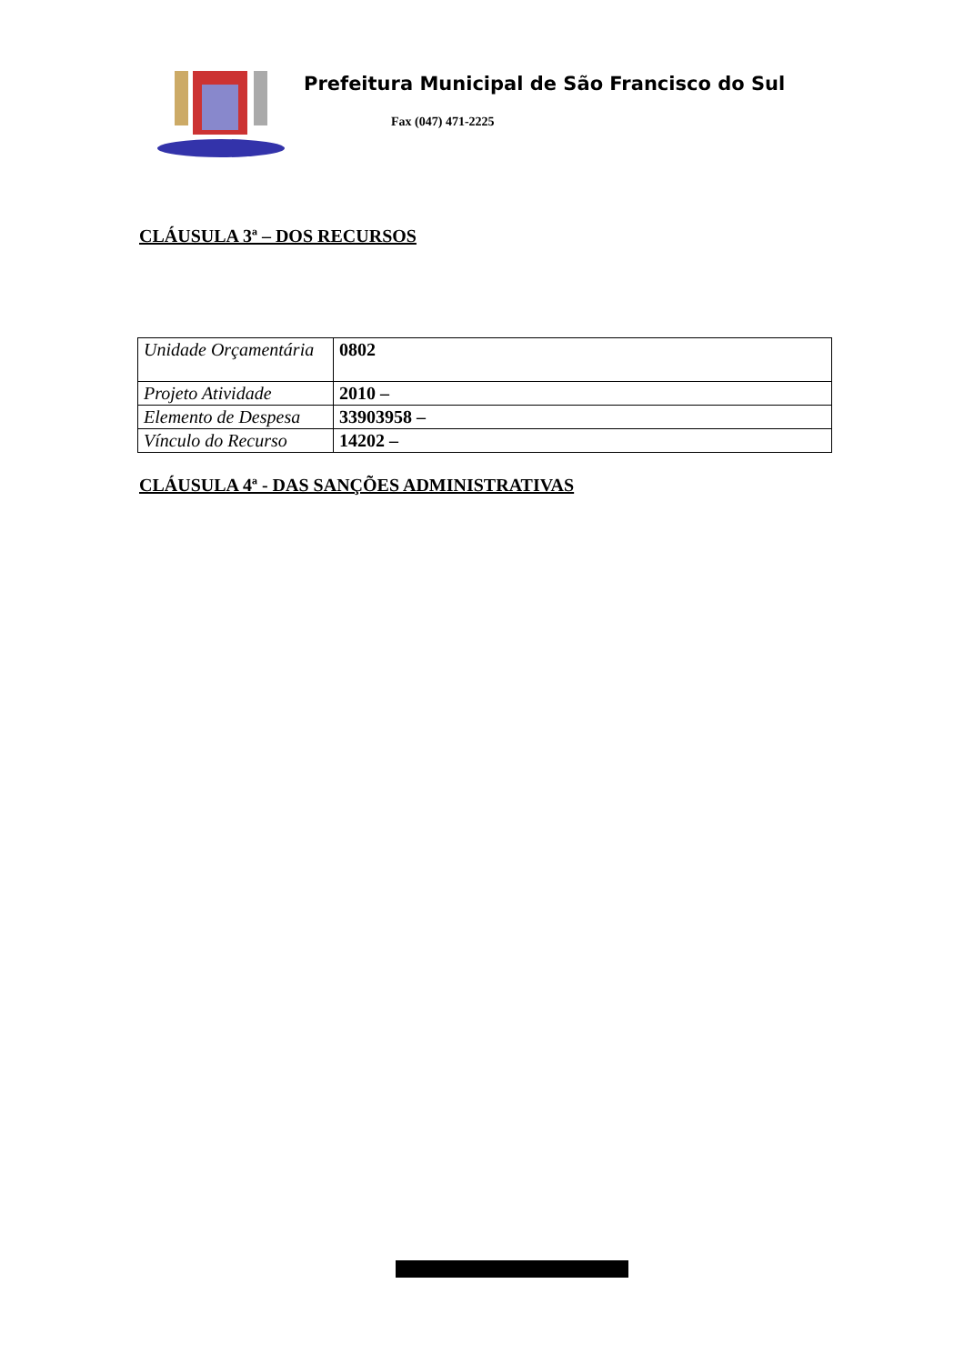Prefeitura Municipal de São Francisco do Sul
Fax (047) 471-2225
CLÁUSULA 3ª – DOS RECURSOS
| Unidade Orçamentária | 0802 |
| Projeto Atividade | 2010 – |
| Elemento de Despesa | 33903958 – |
| Vínculo do Recurso | 14202 – |
CLÁUSULA 4ª - DAS SANÇÕES ADMINISTRATIVAS